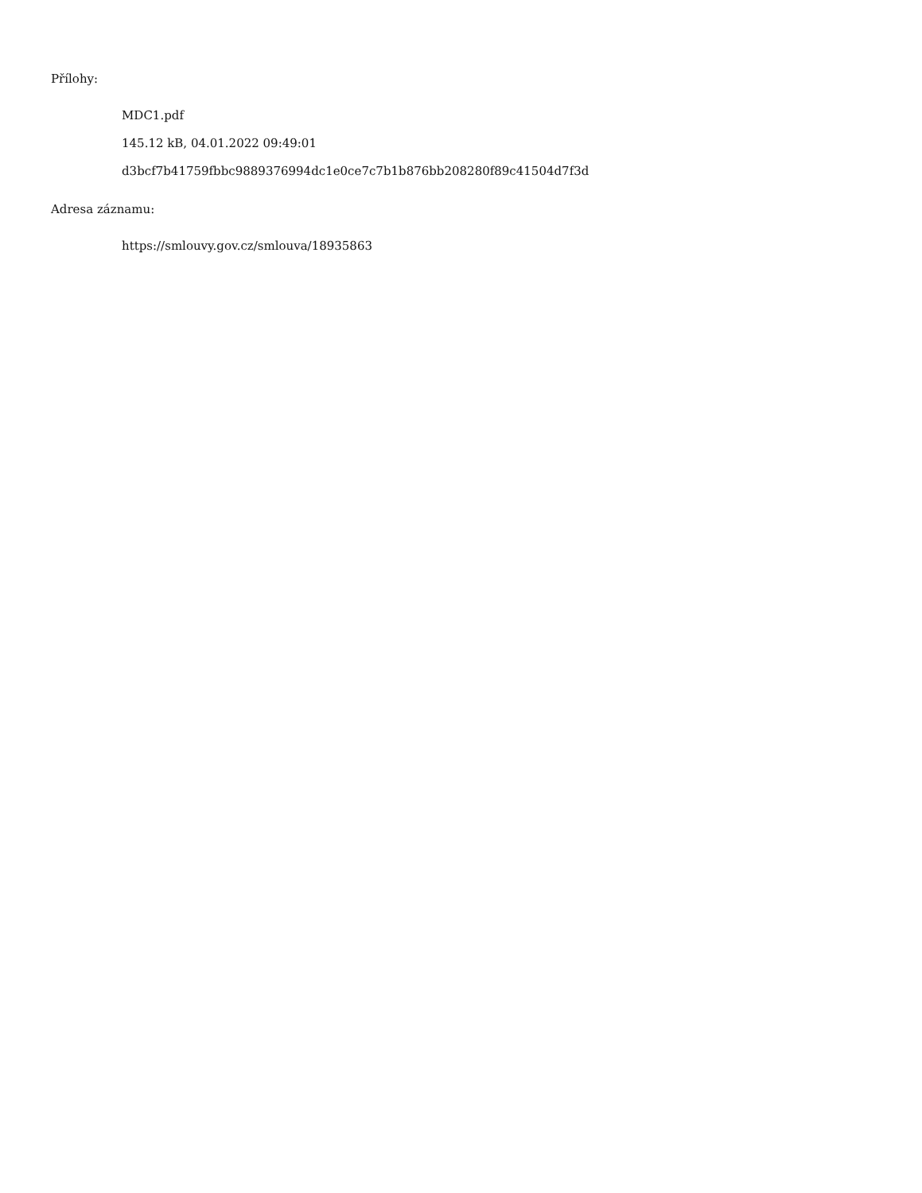Přílohy:
MDC1.pdf
145.12 kB, 04.01.2022 09:49:01
d3bcf7b41759fbbc9889376994dc1e0ce7c7b1b876bb208280f89c41504d7f3d
Adresa záznamu:
https://smlouvy.gov.cz/smlouva/18935863